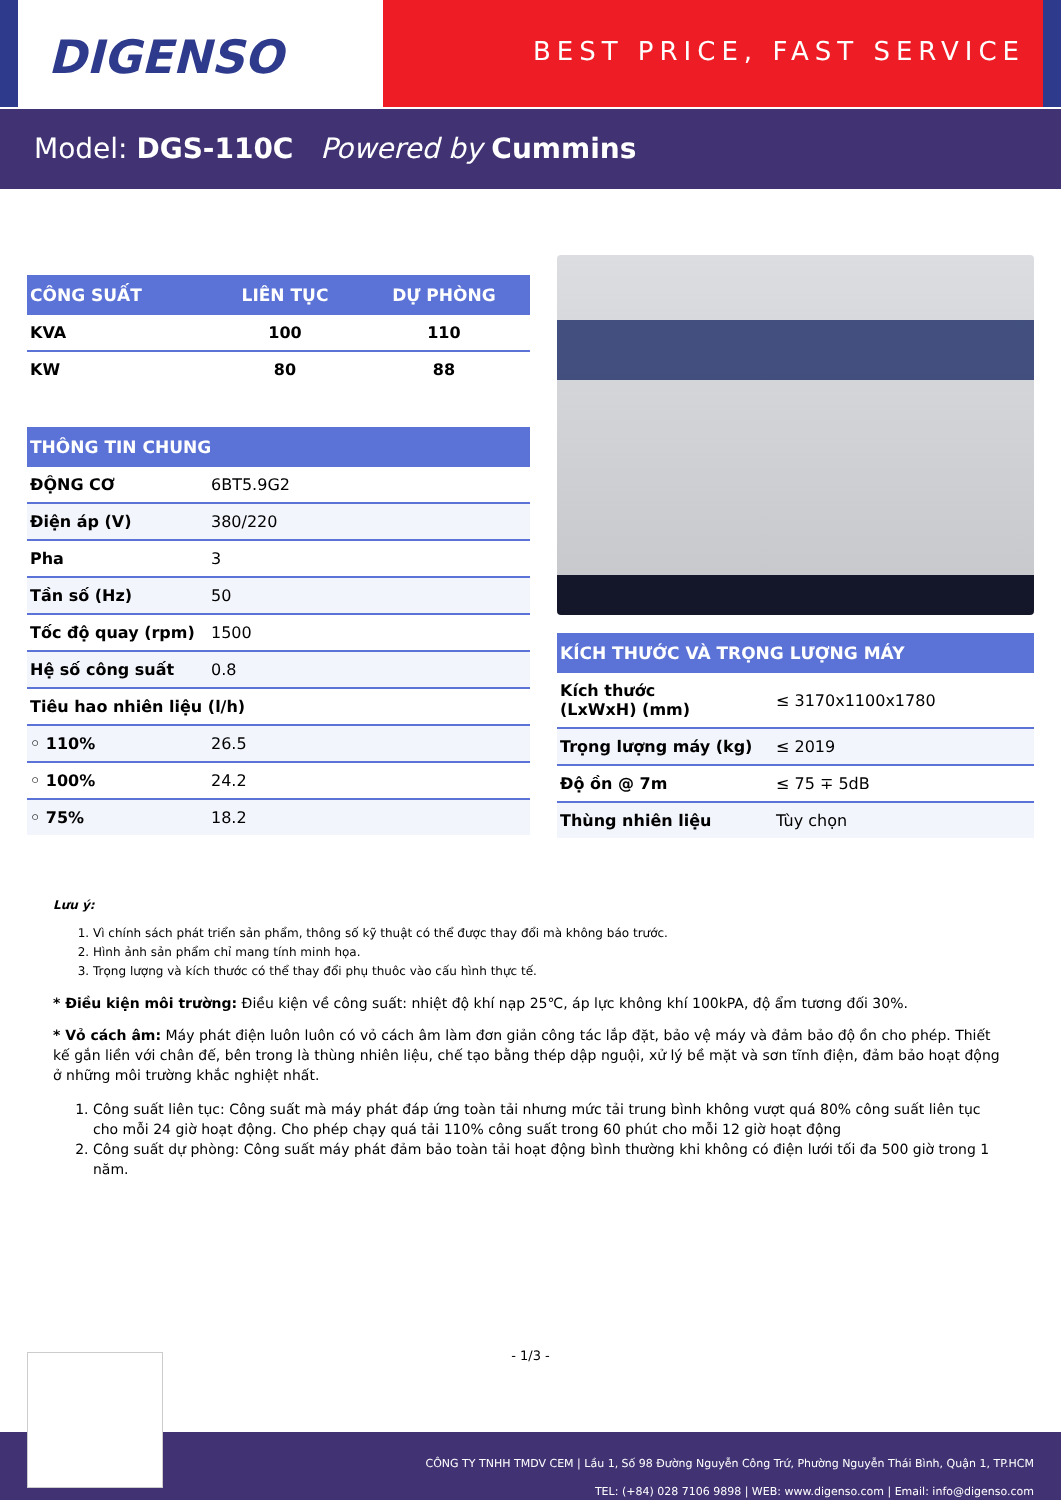DIGENSO
BEST PRICE, FAST SERVICE
Model: DGS-110C Powered by Cummins
| CÔNG SUẤT | LIÊN TỤC | DỰ PHÒNG |
| --- | --- | --- |
| KVA | 100 | 110 |
| KW | 80 | 88 |
| THÔNG TIN CHUNG | |
| --- | --- |
| ĐỘNG CƠ | 6BT5.9G2 |
| Điện áp (V) | 380/220 |
| Pha | 3 |
| Tần số (Hz) | 50 |
| Tốc độ quay (rpm) | 1500 |
| Hệ số công suất | 0.8 |
| Tiêu hao nhiên liệu (l/h) | |
| ◦ 110% | 26.5 |
| ◦ 100% | 24.2 |
| ◦ 75% | 18.2 |
| KÍCH THƯỚC VÀ TRỌNG LƯỢNG MÁY | |
| --- | --- |
| Kích thước (LxWxH) (mm) | ≤ 3170x1100x1780 |
| Trọng lượng máy (kg) | ≤ 2019 |
| Độ ồn @ 7m | ≤ 75 ∓ 5dB |
| Thùng nhiên liệu | Tùy chọn |
Lưu ý:
1. Vì chính sách phát triển sản phẩm, thông số kỹ thuật có thể được thay đổi mà không báo trước.
2. Hình ảnh sản phẩm chỉ mang tính minh họa.
3. Trọng lượng và kích thước có thể thay đổi phụ thuôc vào cấu hình thực tế.
* Điều kiện môi trường: Điều kiện về công suất: nhiệt độ khí nạp 25℃, áp lực không khí 100kPA, độ ẩm tương đối 30%.
* Vỏ cách âm: Máy phát điện luôn luôn có vỏ cách âm làm đơn giản công tác lắp đặt, bảo vệ máy và đảm bảo độ ồn cho phép. Thiết kế gắn liền với chân đế, bên trong là thùng nhiên liệu, chế tạo bằng thép dập nguội, xử lý bề mặt và sơn tĩnh điện, đảm bảo hoạt động ở những môi trường khắc nghiệt nhất.
1. Công suất liên tục: Công suất mà máy phát đáp ứng toàn tải nhưng mức tải trung bình không vượt quá 80% công suất liên tục cho mỗi 24 giờ hoạt động. Cho phép chạy quá tải 110% công suất trong 60 phút cho mỗi 12 giờ hoạt động
2. Công suất dự phòng: Công suất máy phát đảm bảo toàn tải hoạt động bình thường khi không có điện lưới tối đa 500 giờ trong 1 năm.
- 1/3 -
CÔNG TY TNHH TMDV CEM | Lầu 1, Số 98 Đường Nguyễn Công Trứ, Phường Nguyễn Thái Bình, Quận 1, TP.HCM
TEL: (+84) 028 7106 9898 | WEB: www.digenso.com | Email: info@digenso.com